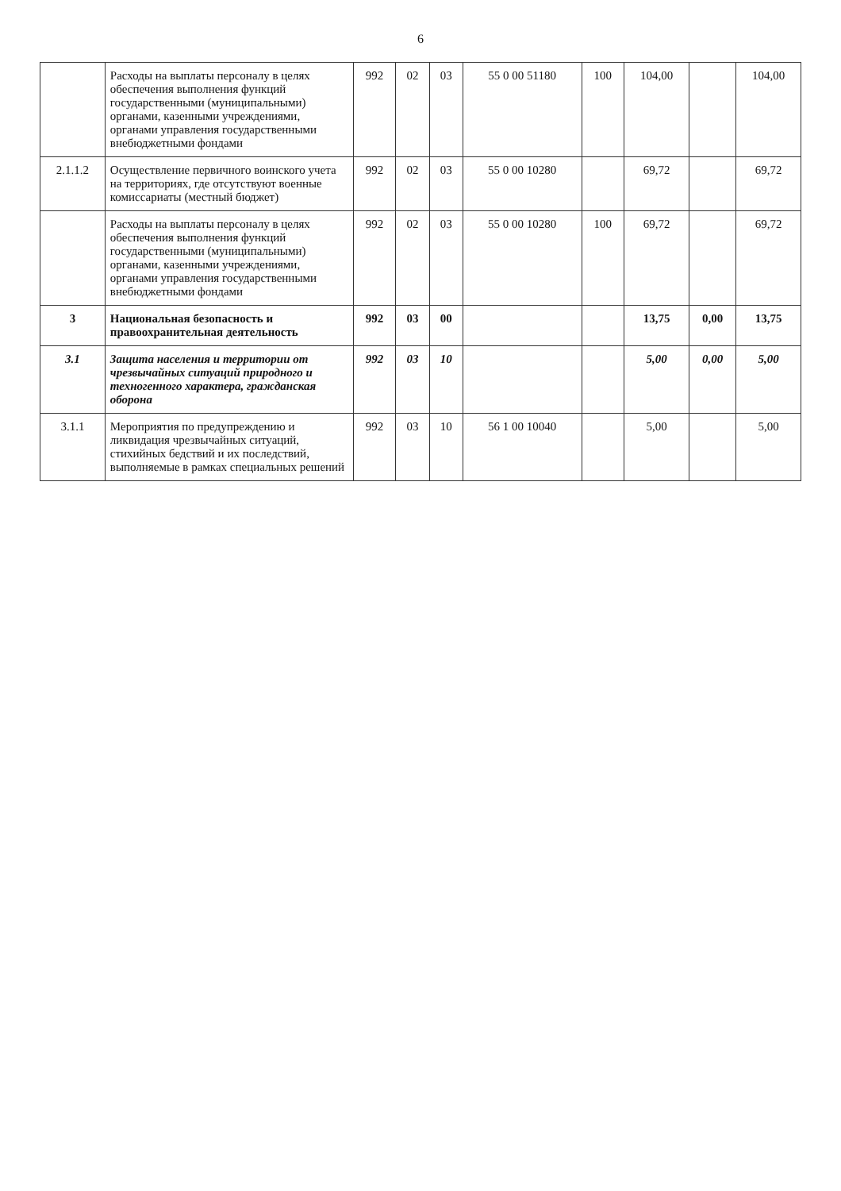6
| | Расходы на выплаты персоналу в целях обеспечения выполнения функций государственными (муниципальными) органами, казенными учреждениями, органами управления государственными внебюджетными фондами | 992 | 02 | 03 | 55 0 00 51180 | 100 | 104,00 | | 104,00 |
| 2.1.1.2 | Осуществление первичного воинского учета на территориях, где отсутствуют военные комиссариаты (местный бюджет) | 992 | 02 | 03 | 55 0 00 10280 | | 69,72 | | 69,72 |
| | Расходы на выплаты персоналу в целях обеспечения выполнения функций государственными (муниципальными) органами, казенными учреждениями, органами управления государственными внебюджетными фондами | 992 | 02 | 03 | 55 0 00 10280 | 100 | 69,72 | | 69,72 |
| 3 | Национальная безопасность и правоохранительная деятельность | 992 | 03 | 00 | | | 13,75 | 0,00 | 13,75 |
| 3.1 | Защита населения и территории от чрезвычайных ситуаций природного и техногенного характера, гражданская оборона | 992 | 03 | 10 | | | 5,00 | 0,00 | 5,00 |
| 3.1.1 | Мероприятия по предупреждению и ликвидация чрезвычайных ситуаций, стихийных бедствий и их последствий, выполняемые в рамках специальных решений | 992 | 03 | 10 | 56 1 00 10040 | | 5,00 | | 5,00 |